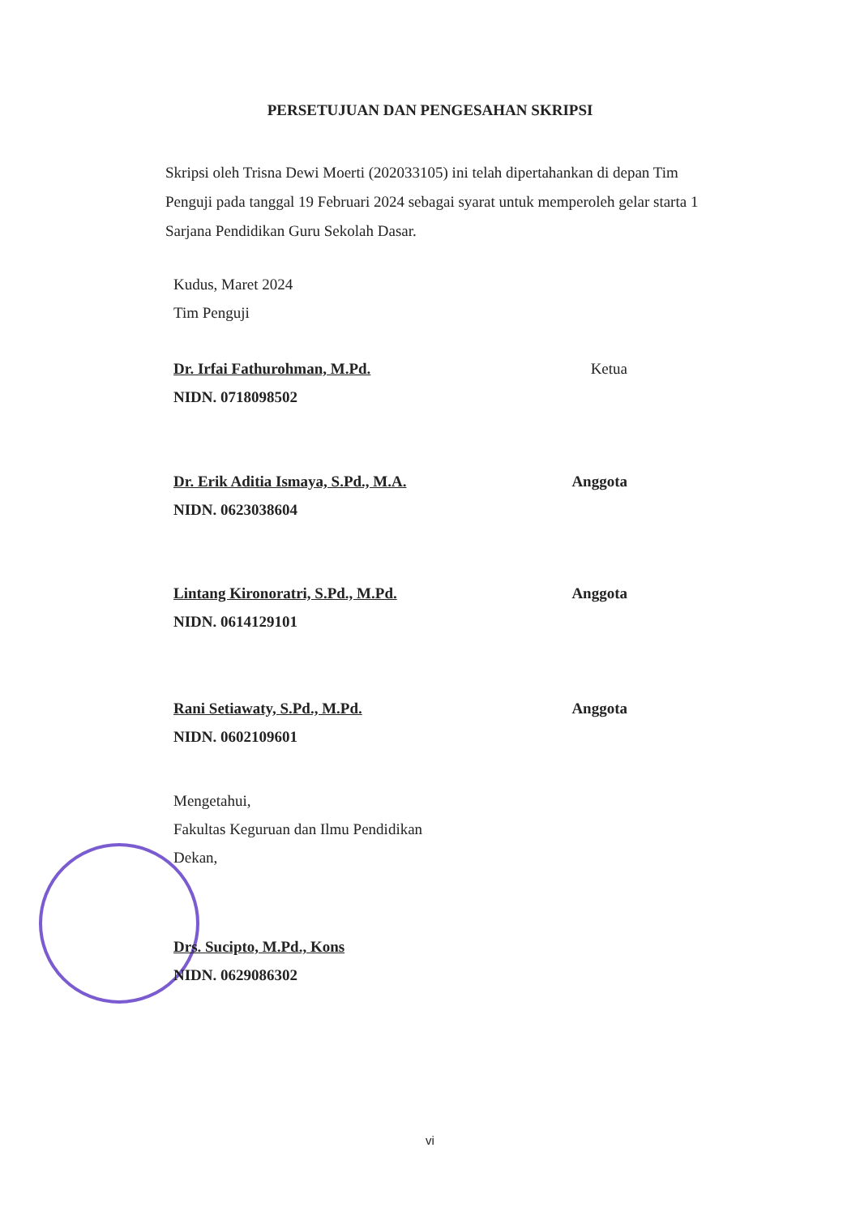PERSETUJUAN DAN PENGESAHAN SKRIPSI
Skripsi oleh Trisna Dewi Moerti (202033105) ini telah dipertahankan di depan Tim Penguji pada tanggal 19 Februari 2024 sebagai syarat untuk memperoleh gelar starta 1 Sarjana Pendidikan Guru Sekolah Dasar.
Kudus, Maret 2024
Tim Penguji
Dr. Irfai Fathurohman, M.Pd. Ketua
NIDN. 0718098502
Dr. Erik Aditia Ismaya, S.Pd., M.A. Anggota
NIDN. 0623038604
Lintang Kironoratri, S.Pd., M.Pd. Anggota
NIDN. 0614129101
Rani Setiawaty, S.Pd., M.Pd. Anggota
NIDN. 0602109601
Mengetahui,
Fakultas Keguruan dan Ilmu Pendidikan
Dekan,
Drs. Sucipto, M.Pd., Kons
NIDN. 0629086302
vi